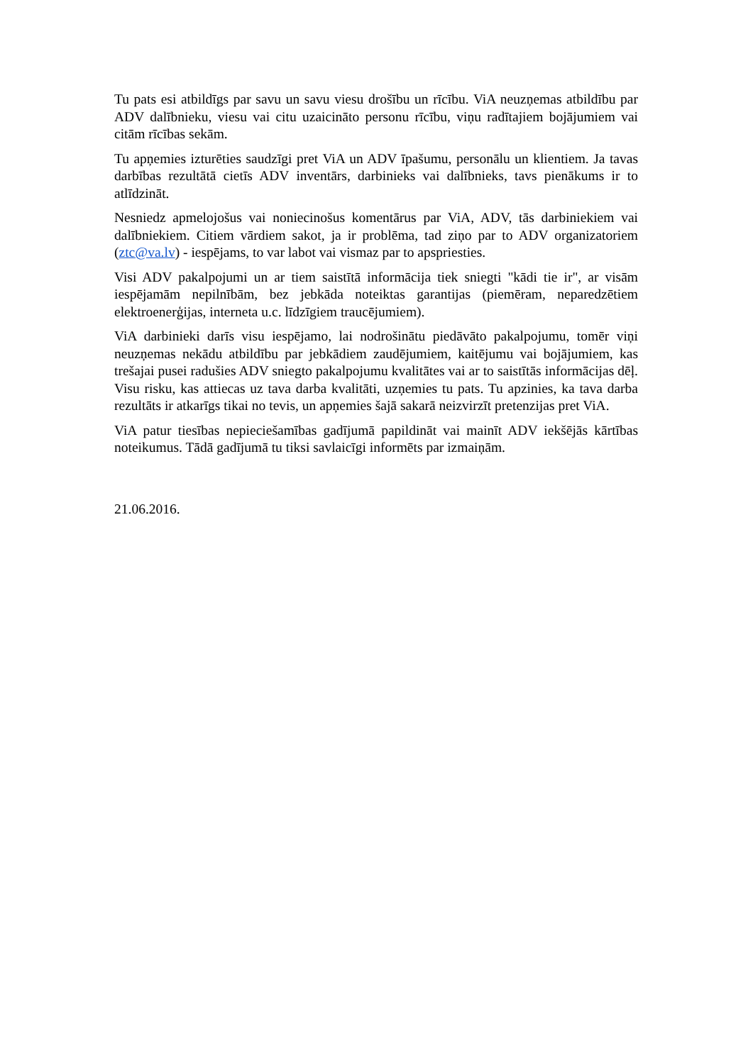Tu pats esi atbildīgs par savu un savu viesu drošību un rīcību. ViA neuzņemas atbildību par ADV dalībnieku, viesu vai citu uzaicināto personu rīcību, viņu radītajiem bojājumiem vai citām rīcības sekām.
Tu apņemies izturēties saudzīgi pret ViA un ADV īpašumu, personālu un klientiem. Ja tavas darbības rezultātā cietīs ADV inventārs, darbinieks vai dalībnieks, tavs pienākums ir to atlīdzināt.
Nesniedz apmelojošus vai noniecinošus komentārus par ViA, ADV, tās darbiniekiem vai dalībniekiem. Citiem vārdiem sakot, ja ir problēma, tad ziņo par to ADV organizatoriem (ztc@va.lv) - iespējams, to var labot vai vismaz par to apspriesties.
Visi ADV pakalpojumi un ar tiem saistītā informācija tiek sniegti "kādi tie ir", ar visām iespējamām nepilnībām, bez jebkāda noteiktas garantijas (piemēram, neparedzētiem elektroenerģijas, interneta u.c. līdzīgiem traucējumiem).
ViA darbinieki darīs visu iespējamo, lai nodrošinātu piedāvāto pakalpojumu, tomēr viņi neuzņemas nekādu atbildību par jebkādiem zaudējumiem, kaitējumu vai bojājumiem, kas trešajai pusei radušies ADV sniegto pakalpojumu kvalitātes vai ar to saistītās informācijas dēļ. Visu risku, kas attiecas uz tava darba kvalitāti, uzņemies tu pats. Tu apzinies, ka tava darba rezultāts ir atkarīgs tikai no tevis, un apņemies šajā sakarā neizvirzīt pretenzijas pret ViA.
ViA patur tiesības nepieciešamības gadījumā papildināt vai mainīt ADV iekšējās kārtības noteikumus. Tādā gadījumā tu tiksi savlaicīgi informēts par izmaiņām.
21.06.2016.